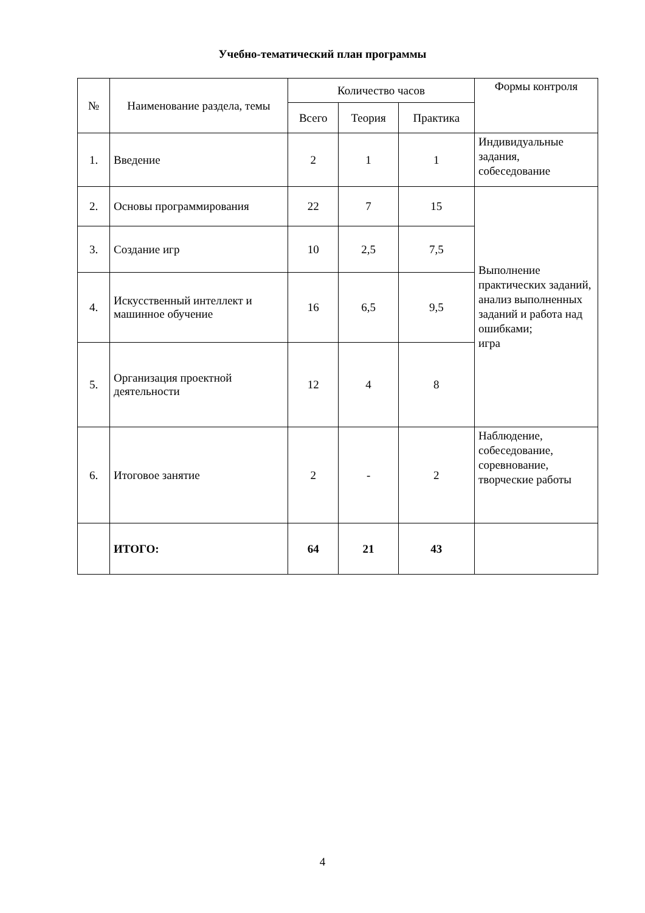Учебно-тематический план программы
| № | Наименование раздела, темы | Количество часов | | | Формы контроля |
| --- | --- | --- | --- | --- | --- |
| | | Всего | Теория | Практика | |
| 1. | Введение | 2 | 1 | 1 | Индивидуальные задания, собеседование |
| 2. | Основы программирования | 22 | 7 | 15 | Выполнение практических заданий, анализ выполненных заданий и работа над ошибками; игра |
| 3. | Создание игр | 10 | 2,5 | 7,5 | |
| 4. | Искусственный интеллект и машинное обучение | 16 | 6,5 | 9,5 | |
| 5. | Организация проектной деятельности | 12 | 4 | 8 | |
| 6. | Итоговое занятие | 2 | - | 2 | Наблюдение, собеседование, соревнование, творческие работы |
| | ИТОГО: | 64 | 21 | 43 | |
4